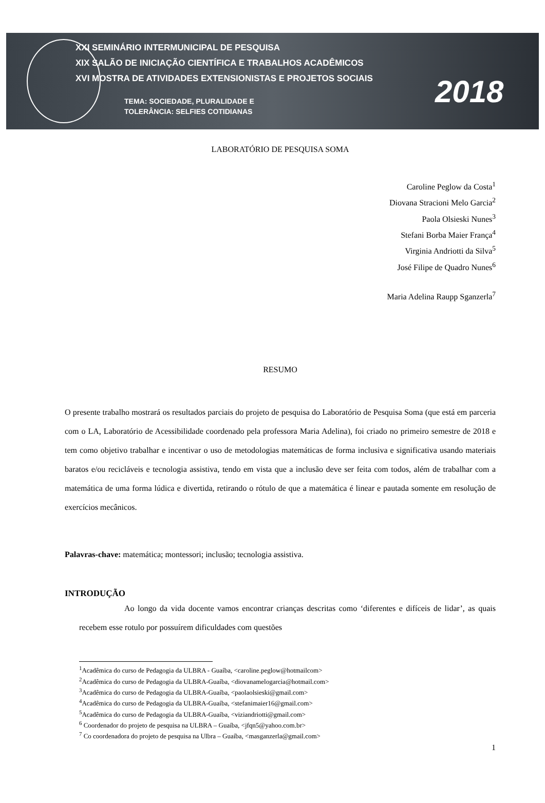XXI SEMINÁRIO INTERMUNICIPAL DE PESQUISA
XIX SALÃO DE INICIAÇÃO CIENTÍFICA E TRABALHOS ACADÊMICOS
XVI MOSTRA DE ATIVIDADES EXTENSIONISTAS E PROJETOS SOCIAIS
TEMA: SOCIEDADE, PLURALIDADE E
TOLERÂNCIA: SELFIES COTIDIANAS
2018
LABORATÓRIO DE PESQUISA SOMA
Caroline Peglow da Costa<sup>1</sup>
Diovana Stracioni Melo Garcia<sup>2</sup>
Paola Olsieski Nunes<sup>3</sup>
Stefani Borba Maier França<sup>4</sup>
Virginia Andriotti da Silva<sup>5</sup>
José Filipe de Quadro Nunes<sup>6</sup>
Maria Adelina Raupp Sganzerla<sup>7</sup>
RESUMO
O presente trabalho mostrará os resultados parciais do projeto de pesquisa do Laboratório de Pesquisa Soma (que está em parceria com o LA, Laboratório de Acessibilidade coordenado pela professora Maria Adelina), foi criado no primeiro semestre de 2018 e tem como objetivo trabalhar e incentivar o uso de metodologias matemáticas de forma inclusiva e significativa usando materiais baratos e/ou recicláveis e tecnologia assistiva, tendo em vista que a inclusão deve ser feita com todos, além de trabalhar com a matemática de uma forma lúdica e divertida, retirando o rótulo de que a matemática é linear e pautada somente em resolução de exercícios mecânicos.
Palavras-chave: matemática; montessori; inclusão; tecnologia assistiva.
INTRODUÇÃO
Ao longo da vida docente vamos encontrar crianças descritas como ‘diferentes e difíceis de lidar’, as quais recebem esse rotulo por possuírem dificuldades com questões
<sup>1</sup> Acadêmica do curso de Pedagogia da ULBRA - Guaíba, <caroline.peglow@hotmailcom>
<sup>2</sup> Acadêmica do curso de Pedagogia da ULBRA-Guaíba, <diovanamelogarcia@hotmail.com>
<sup>3</sup> Acadêmica do curso de Pedagogia da ULBRA-Guaíba, <paolaolsieski@gmail.com>
<sup>4</sup> Acadêmica do curso de Pedagogia da ULBRA-Guaíba, <stefanimaier16@gmail.com>
<sup>5</sup> Acadêmica do curso de Pedagogia da ULBRA-Guaíba, <viziandriotti@gmail.com>
<sup>6</sup> Coordenador do projeto de pesquisa na ULBRA – Guaíba, <jfqn5@yahoo.com.br>
<sup>7</sup> Co coordenadora do projeto de pesquisa na Ulbra – Guaíba, <masganzerla@gmail.com>
1